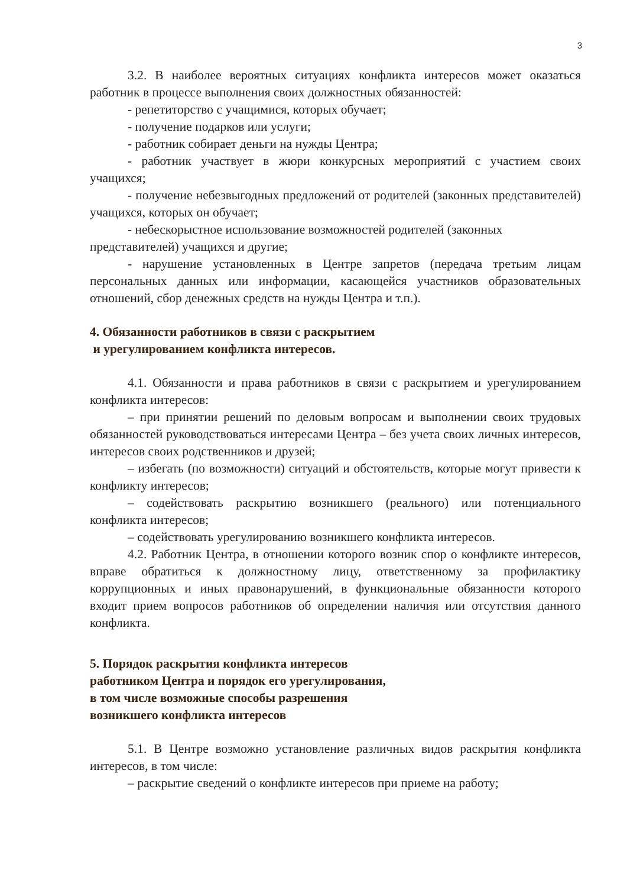3
3.2. В наиболее вероятных ситуациях конфликта интересов может оказаться работник в процессе выполнения своих должностных обязанностей:
- репетиторство с учащимися, которых обучает;
- получение подарков или услуги;
- работник собирает деньги на нужды Центра;
- работник участвует в жюри конкурсных мероприятий с участием своих учащихся;
- получение небезвыгодных предложений от родителей (законных представителей) учащихся, которых он обучает;
- небескорыстное использование возможностей родителей (законных представителей) учащихся и другие;
- нарушение установленных в Центре запретов (передача третьим лицам персональных данных или информации, касающейся участников образовательных отношений, сбор денежных средств на нужды Центра и т.п.).
4. Обязанности работников в связи с раскрытием
и урегулированием конфликта интересов.
4.1. Обязанности и права работников в связи с раскрытием и урегулированием конфликта интересов:
– при принятии решений по деловым вопросам и выполнении своих трудовых обязанностей руководствоваться интересами Центра – без учета своих личных интересов, интересов своих родственников и друзей;
– избегать (по возможности) ситуаций и обстоятельств, которые могут привести к конфликту интересов;
– содействовать раскрытию возникшего (реального) или потенциального конфликта интересов;
– содействовать урегулированию возникшего конфликта интересов.
4.2. Работник Центра, в отношении которого возник спор о конфликте интересов, вправе обратиться к должностному лицу, ответственному за профилактику коррупционных и иных правонарушений, в функциональные обязанности которого входит прием вопросов работников об определении наличия или отсутствия данного конфликта.
5. Порядок раскрытия конфликта интересов
работником Центра и порядок его урегулирования,
в том числе возможные способы разрешения
возникшего конфликта интересов
5.1. В Центре возможно установление различных видов раскрытия конфликта интересов, в том числе:
– раскрытие сведений о конфликте интересов при приеме на работу;